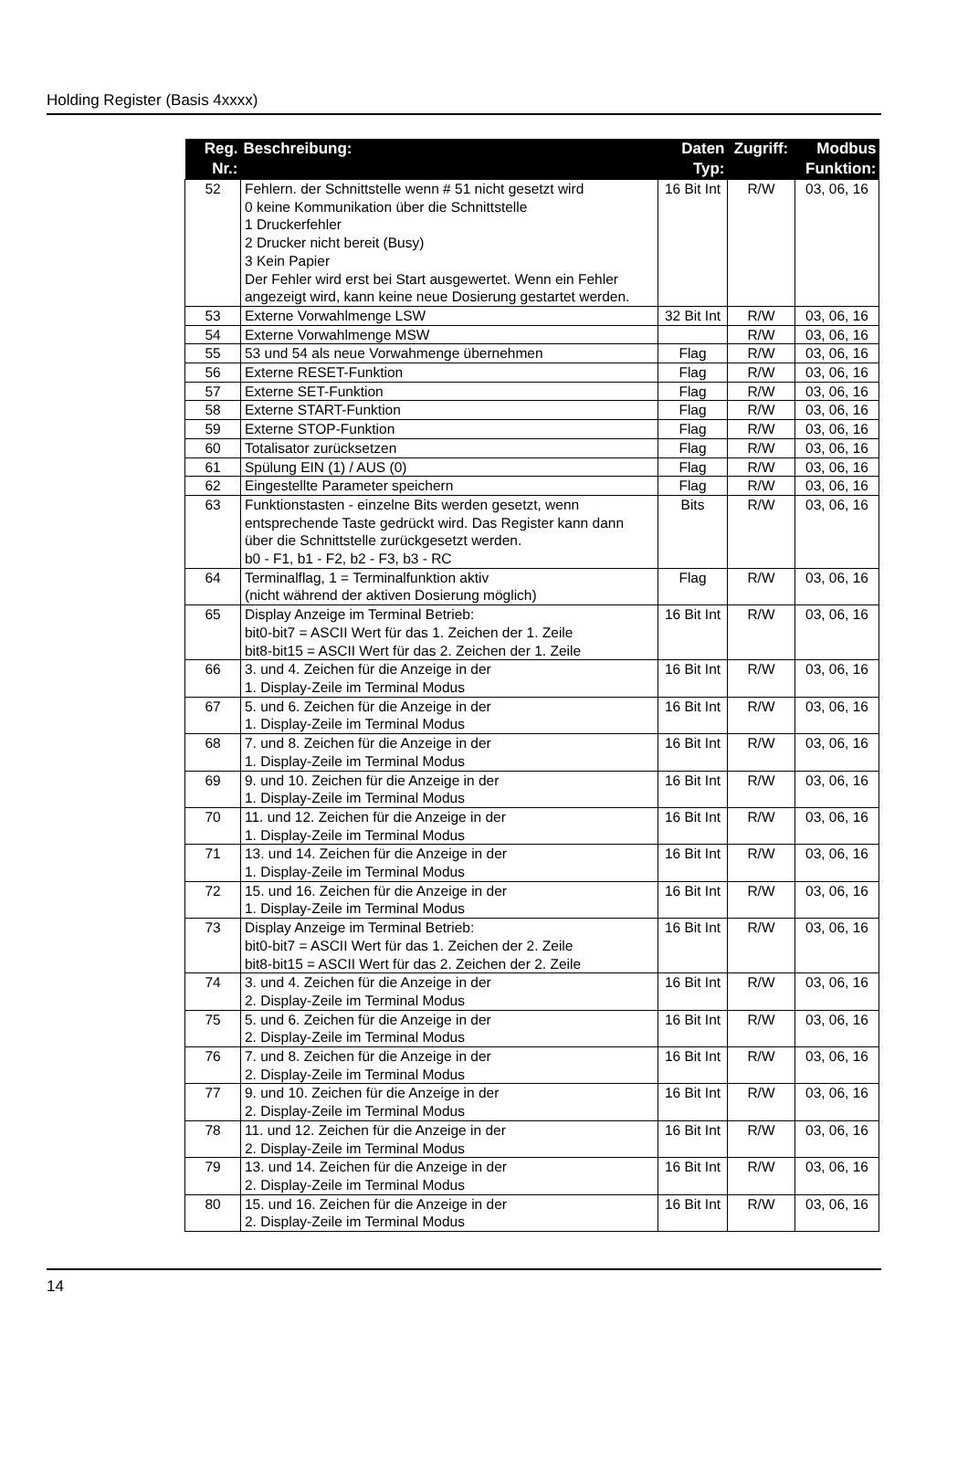Holding Register (Basis 4xxxx)
| Reg. Nr.: | Beschreibung: | Daten Typ: | Zugriff: | Modbus Funktion: |
| --- | --- | --- | --- | --- |
| 52 | Fehlern. der Schnittstelle wenn # 51 nicht gesetzt wird 0 keine Kommunikation über die Schnittstelle 1 Druckerfehler 2 Drucker nicht bereit (Busy) 3 Kein Papier Der Fehler wird erst bei Start ausgewertet. Wenn ein Fehler angezeigt wird, kann keine neue Dosierung gestartet werden. | 16 Bit Int | R/W | 03, 06, 16 |
| 53 | Externe Vorwahlmenge LSW | 32 Bit Int | R/W | 03, 06, 16 |
| 54 | Externe Vorwahlmenge MSW | | R/W | 03, 06, 16 |
| 55 | 53 und 54 als neue Vorwahmenge übernehmen | Flag | R/W | 03, 06, 16 |
| 56 | Externe RESET-Funktion | Flag | R/W | 03, 06, 16 |
| 57 | Externe SET-Funktion | Flag | R/W | 03, 06, 16 |
| 58 | Externe START-Funktion | Flag | R/W | 03, 06, 16 |
| 59 | Externe STOP-Funktion | Flag | R/W | 03, 06, 16 |
| 60 | Totalisator zurücksetzen | Flag | R/W | 03, 06, 16 |
| 61 | Spülung EIN (1) / AUS (0) | Flag | R/W | 03, 06, 16 |
| 62 | Eingestellte Parameter speichern | Flag | R/W | 03, 06, 16 |
| 63 | Funktionstasten - einzelne Bits werden gesetzt, wenn entsprechende Taste gedrückt wird. Das Register kann dann über die Schnittstelle zurückgesetzt werden. b0 - F1, b1 - F2, b2 - F3, b3 - RC | Bits | R/W | 03, 06, 16 |
| 64 | Terminalflag, 1 = Terminalfunktion aktiv (nicht während der aktiven Dosierung möglich) | Flag | R/W | 03, 06, 16 |
| 65 | Display Anzeige im Terminal Betrieb: bit0-bit7 = ASCII Wert für das 1. Zeichen der 1. Zeile bit8-bit15 = ASCII Wert für das 2. Zeichen der 1. Zeile | 16 Bit Int | R/W | 03, 06, 16 |
| 66 | 3. und 4. Zeichen für die Anzeige in der 1. Display-Zeile im Terminal Modus | 16 Bit Int | R/W | 03, 06, 16 |
| 67 | 5. und 6. Zeichen für die Anzeige in der 1. Display-Zeile im Terminal Modus | 16 Bit Int | R/W | 03, 06, 16 |
| 68 | 7. und 8. Zeichen für die Anzeige in der 1. Display-Zeile im Terminal Modus | 16 Bit Int | R/W | 03, 06, 16 |
| 69 | 9. und 10. Zeichen für die Anzeige in der 1. Display-Zeile im Terminal Modus | 16 Bit Int | R/W | 03, 06, 16 |
| 70 | 11. und 12. Zeichen für die Anzeige in der 1. Display-Zeile im Terminal Modus | 16 Bit Int | R/W | 03, 06, 16 |
| 71 | 13. und 14. Zeichen für die Anzeige in der 1. Display-Zeile im Terminal Modus | 16 Bit Int | R/W | 03, 06, 16 |
| 72 | 15. und 16. Zeichen für die Anzeige in der 1. Display-Zeile im Terminal Modus | 16 Bit Int | R/W | 03, 06, 16 |
| 73 | Display Anzeige im Terminal Betrieb: bit0-bit7 = ASCII Wert für das 1. Zeichen der 2. Zeile bit8-bit15 = ASCII Wert für das 2. Zeichen der 2. Zeile | 16 Bit Int | R/W | 03, 06, 16 |
| 74 | 3. und 4. Zeichen für die Anzeige in der 2. Display-Zeile im Terminal Modus | 16 Bit Int | R/W | 03, 06, 16 |
| 75 | 5. und 6. Zeichen für die Anzeige in der 2. Display-Zeile im Terminal Modus | 16 Bit Int | R/W | 03, 06, 16 |
| 76 | 7. und 8. Zeichen für die Anzeige in der 2. Display-Zeile im Terminal Modus | 16 Bit Int | R/W | 03, 06, 16 |
| 77 | 9. und 10. Zeichen für die Anzeige in der 2. Display-Zeile im Terminal Modus | 16 Bit Int | R/W | 03, 06, 16 |
| 78 | 11. und 12. Zeichen für die Anzeige in der 2. Display-Zeile im Terminal Modus | 16 Bit Int | R/W | 03, 06, 16 |
| 79 | 13. und 14. Zeichen für die Anzeige in der 2. Display-Zeile im Terminal Modus | 16 Bit Int | R/W | 03, 06, 16 |
| 80 | 15. und 16. Zeichen für die Anzeige in der 2. Display-Zeile im Terminal Modus | 16 Bit Int | R/W | 03, 06, 16 |
14